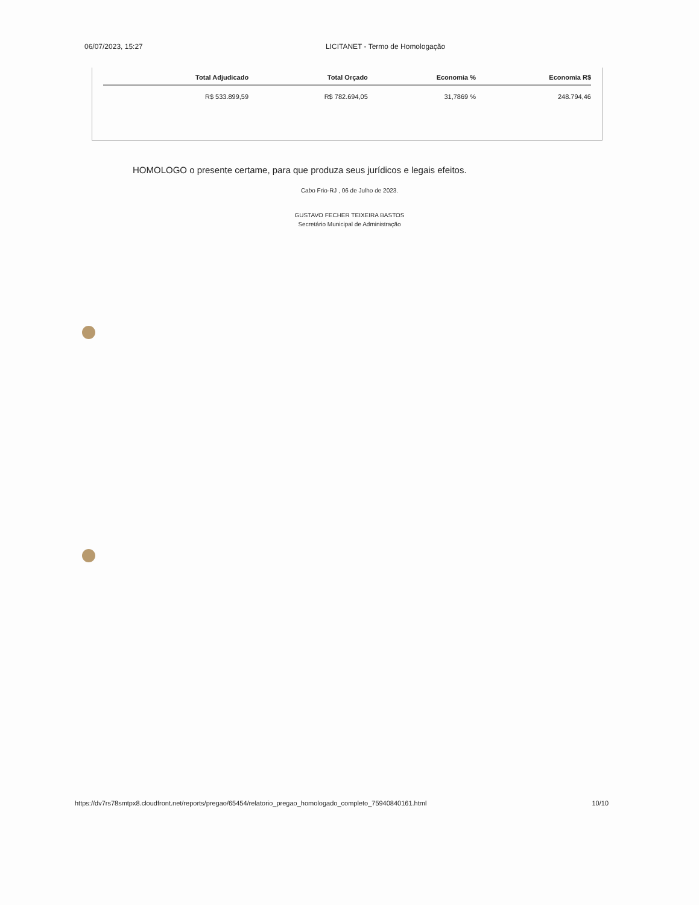06/07/2023, 15:27 LICITANET - Termo de Homologação
| Total Adjudicado | Total Orçado | Economia % | Economia R$ |
| --- | --- | --- | --- |
| R$ 533.899,59 | R$ 782.694,05 | 31,7869 % | 248.794,46 |
HOMOLOGO o presente certame, para que produza seus jurídicos e legais efeitos.
Cabo Frio-RJ , 06 de Julho de 2023.
GUSTAVO FECHER TEIXEIRA BASTOS
Secretário Municipal de Administração
https://dv7rs78smtpx8.cloudfront.net/reports/pregao/65454/relatorio_pregao_homologado_completo_75940840161.html 10/10